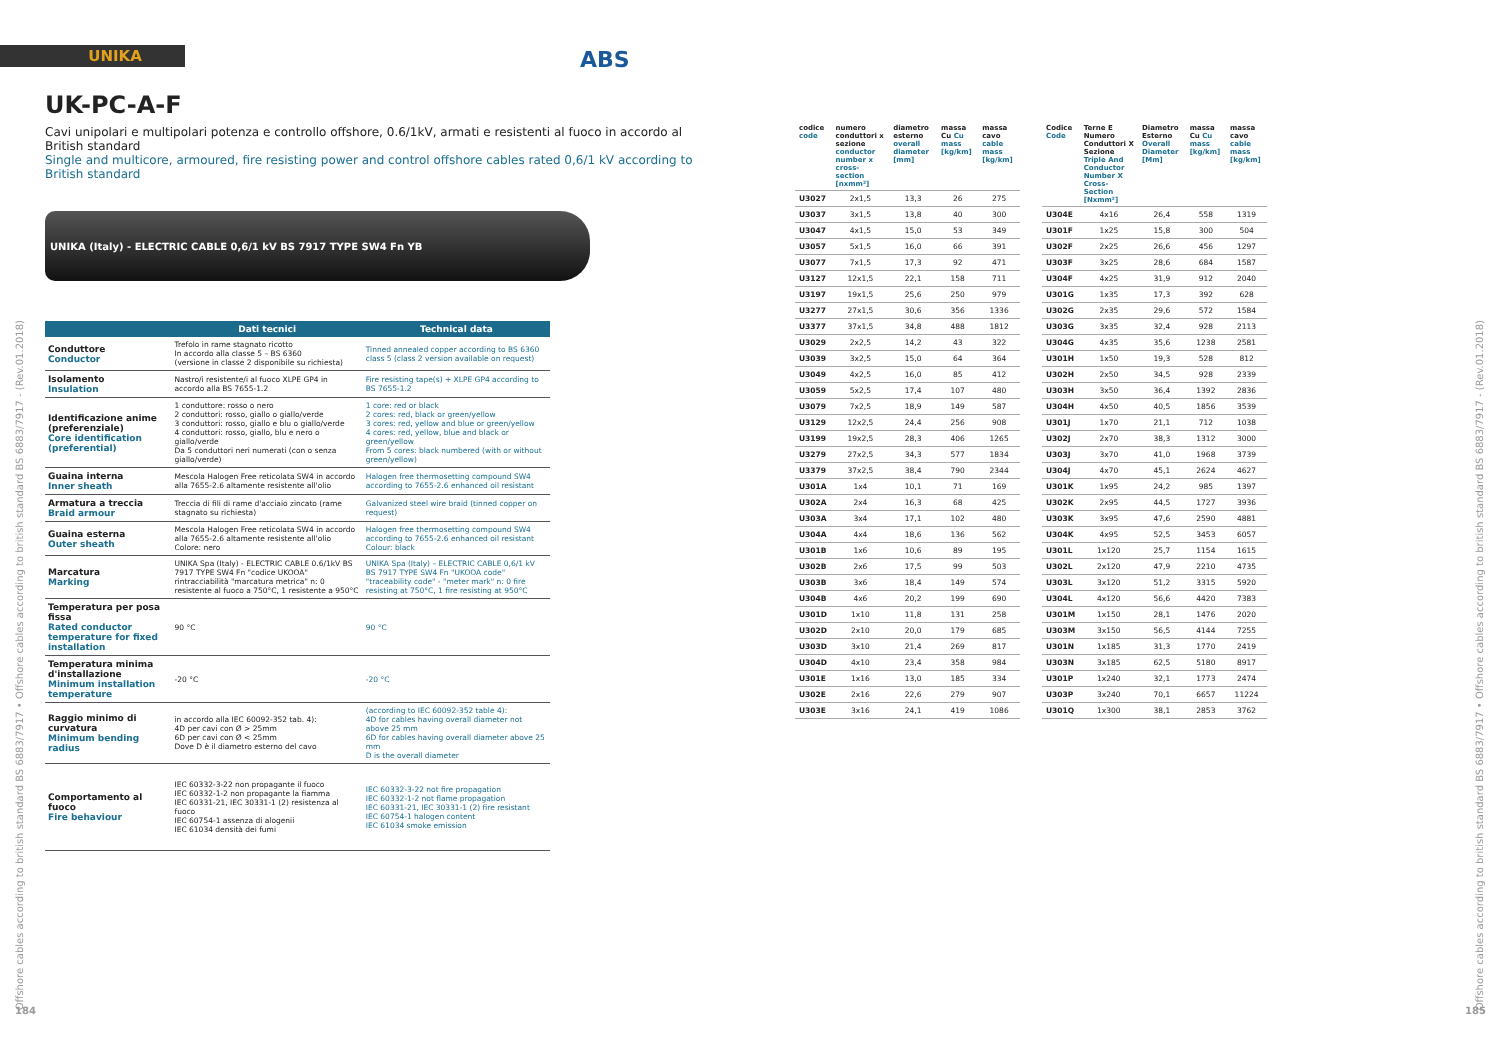UNIKA
ABS
UK-PC-A-F
Cavi unipolari e multipolari potenza e controllo offshore, 0.6/1kV, armati e resistenti al fuoco in accordo al British standard
Single and multicore, armoured, fire resisting power and control offshore cables rated 0,6/1 kV according to British standard
UNIKA (Italy) - ELECTRIC CABLE 0,6/1 kV BS 7917 TYPE SW4 Fn YB
| | Dati tecnici | Technical data |
| --- | --- | --- |
| Conduttore Conductor | Trefolo in rame stagnato ricotto In accordo alla classe 5 – BS 6360 (versione in classe 2 disponibile su richiesta) | Tinned annealed copper according to BS 6360 class 5 (class 2 version available on request) |
| Isolamento Insulation | Nastro/i resistente/i al fuoco XLPE GP4 in accordo alla BS 7655-1.2 | Fire resisting tape(s) + XLPE GP4 according to BS 7655-1.2 |
| Identificazione anime (preferenziale) Core identification (preferential) | 1 conduttore: rosso o nero 2 conduttori: rosso, giallo o giallo/verde 3 conduttori: rosso, giallo e blu o giallo/verde 4 conduttori: rosso, giallo, blu e nero o giallo/verde Da 5 conduttori neri numerati (con o senza giallo/verde) | 1 core: red or black 2 cores: red, black or green/yellow 3 cores: red, yellow and blue or green/yellow 4 cores: red, yellow, blue and black or green/yellow From 5 cores: black numbered (with or without green/yellow) |
| Guaina interna Inner sheath | Mescola Halogen Free reticolata SW4 in accordo alla 7655-2.6 altamente resistente all'olio | Halogen free thermosetting compound SW4 according to 7655-2.6 enhanced oil resistant |
| Armatura a treccia Braid armour | Treccia di fili di rame d'acciaio zincato (rame stagnato su richiesta) | Galvanized steel wire braid (tinned copper on request) |
| Guaina esterna Outer sheath | Mescola Halogen Free reticolata SW4 in accordo alla 7655-2.6 altamente resistente all'olio Colore: nero | Halogen free thermosetting compound SW4 according to 7655-2.6 enhanced oil resistant Colour: black |
| Marcatura Marking | UNIKA Spa (Italy) - ELECTRIC CABLE 0.6/1kV BS 7917 TYPE SW4 Fn "codice UKOOA" rintracciabilità "marcatura metrica" n: 0 resistente al fuoco a 750°C, 1 resistente a 950°C | UNIKA Spa (Italy) – ELECTRIC CABLE 0,6/1 kV BS 7917 TYPE SW4 Fn "UKOOA code" "traceability code" - "meter mark" n: 0 fire resisting at 750°C, 1 fire resisting at 950°C |
| Temperatura per posa fissa Rated conductor temperature for fixed installation | 90 °C | 90 °C |
| Temperatura minima d'installazione Minimum installation temperature | -20 °C | -20 °C |
| Raggio minimo di curvatura Minimum bending radius | in accordo alla IEC 60092-352 tab. 4): 4D per cavi con Ø > 25mm 6D per cavi con Ø < 25mm Dove D è il diametro esterno del cavo | (according to IEC 60092-352 table 4): 4D for cables having overall diameter not above 25 mm 6D for cables having overall diameter above 25 mm D is the overall diameter |
| Comportamento al fuoco Fire behaviour | IEC 60332-3-22 non propagante il fuoco IEC 60332-1-2 non propagante la fiamma IEC 60331-21, IEC 30331-1 (2) resistenza al fuoco IEC 60754-1 assenza di alogenii IEC 61034 densità dei fumi | IEC 60332-3-22 not fire propagation IEC 60332-1-2 not flame propagation IEC 60331-21, IEC 30331-1 (2) fire resistant IEC 60754-1 halogen content IEC 61034 smoke emission |
Offshore cables according to british standard BS 6883/7917 • Offshore cables according to british standard BS 6883/7917 - (Rev.01.2018)
184
Offshore cables according to british standard BS 6883/7917 • Offshore cables according to british standard BS 6883/7917 - (Rev.01.2018)
185
| codice code | numero conduttori x sezione conductor number x cross-section [nxmm²] | diametro esterno overall diameter [mm] | massa Cu Cu mass [kg/km] | massa cavo cable mass [kg/km] |
| --- | --- | --- | --- | --- |
| U3027 | 2x1,5 | 13,3 | 26 | 275 |
| U3037 | 3x1,5 | 13,8 | 40 | 300 |
| U3047 | 4x1,5 | 15,0 | 53 | 349 |
| U3057 | 5x1,5 | 16,0 | 66 | 391 |
| U3077 | 7x1,5 | 17,3 | 92 | 471 |
| U3127 | 12x1,5 | 22,1 | 158 | 711 |
| U3197 | 19x1,5 | 25,6 | 250 | 979 |
| U3277 | 27x1,5 | 30,6 | 356 | 1336 |
| U3377 | 37x1,5 | 34,8 | 488 | 1812 |
| U3029 | 2x2,5 | 14,2 | 43 | 322 |
| U3039 | 3x2,5 | 15,0 | 64 | 364 |
| U3049 | 4x2,5 | 16,0 | 85 | 412 |
| U3059 | 5x2,5 | 17,4 | 107 | 480 |
| U3079 | 7x2,5 | 18,9 | 149 | 587 |
| U3129 | 12x2,5 | 24,4 | 256 | 908 |
| U3199 | 19x2,5 | 28,3 | 406 | 1265 |
| U3279 | 27x2,5 | 34,3 | 577 | 1834 |
| U3379 | 37x2,5 | 38,4 | 790 | 2344 |
| U301A | 1x4 | 10,1 | 71 | 169 |
| U302A | 2x4 | 16,3 | 68 | 425 |
| U303A | 3x4 | 17,1 | 102 | 480 |
| U304A | 4x4 | 18,6 | 136 | 562 |
| U301B | 1x6 | 10,6 | 89 | 195 |
| U302B | 2x6 | 17,5 | 99 | 503 |
| U303B | 3x6 | 18,4 | 149 | 574 |
| U304B | 4x6 | 20,2 | 199 | 690 |
| U301D | 1x10 | 11,8 | 131 | 258 |
| U302D | 2x10 | 20,0 | 179 | 685 |
| U303D | 3x10 | 21,4 | 269 | 817 |
| U304D | 4x10 | 23,4 | 358 | 984 |
| U301E | 1x16 | 13,0 | 185 | 334 |
| U302E | 2x16 | 22,6 | 279 | 907 |
| U303E | 3x16 | 24,1 | 419 | 1086 |
| Codice Code | Terne E Numero Conduttori X Sezione Triple And Conductor Number X Cross-Section [Nxmm²] | Diametro Esterno Overall Diameter [Mm] | massa Cu Cu mass [kg/km] | massa cavo cable mass [kg/km] |
| --- | --- | --- | --- | --- |
| U304E | 4x16 | 26,4 | 558 | 1319 |
| U301F | 1x25 | 15,8 | 300 | 504 |
| U302F | 2x25 | 26,6 | 456 | 1297 |
| U303F | 3x25 | 28,6 | 684 | 1587 |
| U304F | 4x25 | 31,9 | 912 | 2040 |
| U301G | 1x35 | 17,3 | 392 | 628 |
| U302G | 2x35 | 29,6 | 572 | 1584 |
| U303G | 3x35 | 32,4 | 928 | 2113 |
| U304G | 4x35 | 35,6 | 1238 | 2581 |
| U301H | 1x50 | 19,3 | 528 | 812 |
| U302H | 2x50 | 34,5 | 928 | 2339 |
| U303H | 3x50 | 36,4 | 1392 | 2836 |
| U304H | 4x50 | 40,5 | 1856 | 3539 |
| U301J | 1x70 | 21,1 | 712 | 1038 |
| U302J | 2x70 | 38,3 | 1312 | 3000 |
| U303J | 3x70 | 41,0 | 1968 | 3739 |
| U304J | 4x70 | 45,1 | 2624 | 4627 |
| U301K | 1x95 | 24,2 | 985 | 1397 |
| U302K | 2x95 | 44,5 | 1727 | 3936 |
| U303K | 3x95 | 47,6 | 2590 | 4881 |
| U304K | 4x95 | 52,5 | 3453 | 6057 |
| U301L | 1x120 | 25,7 | 1154 | 1615 |
| U302L | 2x120 | 47,9 | 2210 | 4735 |
| U303L | 3x120 | 51,2 | 3315 | 5920 |
| U304L | 4x120 | 56,6 | 4420 | 7383 |
| U301M | 1x150 | 28,1 | 1476 | 2020 |
| U303M | 3x150 | 56,5 | 4144 | 7255 |
| U301N | 1x185 | 31,3 | 1770 | 2419 |
| U303N | 3x185 | 62,5 | 5180 | 8917 |
| U301P | 1x240 | 32,1 | 1773 | 2474 |
| U303P | 3x240 | 70,1 | 6657 | 11224 |
| U301Q | 1x300 | 38,1 | 2853 | 3762 |